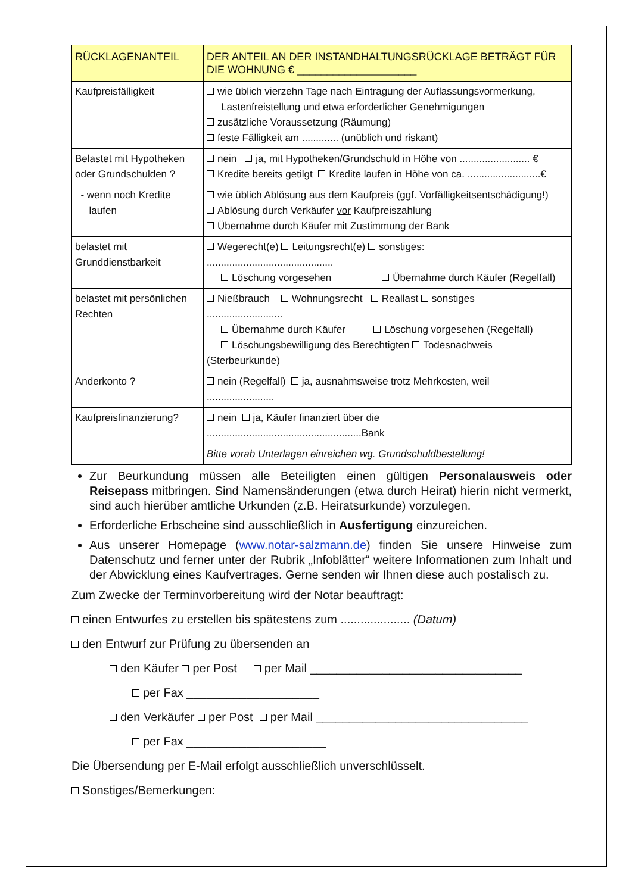| RÜCKLAGENANTEIL | DER ANTEIL AN DER INSTANDHALTUNGSRÜCKLAGE BETRÄGT FÜR DIE WOHNUNG € ____________________ |
| Kaufpreisfälligkeit | wie üblich vierzehn Tage nach Eintragung der Auflassungsvormerkung, Lastenfreistellung und etwa erforderlicher Genehmigungen zusätzliche Voraussetzung (Räumung) feste Fälligkeit am ............. (unüblich und riskant) |
| Belastet mit Hypotheken oder Grundschulden ? | nein ja, mit Hypotheken/Grundschuld in Höhe von ......................... € Kredite bereits getilgt Kredite laufen in Höhe von ca. ..........................€ |
| - wenn noch Kredite laufen | wie üblich Ablösung aus dem Kaufpreis (ggf. Vorfälligkeitsentschädigung!) Ablösung durch Verkäufer vor Kaufpreiszahlung Übernahme durch Käufer mit Zustimmung der Bank |
| belastet mit Grunddienstbarkeit | Wegerecht(e) Leitungsrecht(e) sonstiges: ............................................. Löschung vorgesehen Übernahme durch Käufer (Regelfall) |
| belastet mit persönlichen Rechten | Nießbrauch Wohnungsrecht Reallast sonstiges ........................... Übernahme durch Käufer Löschung vorgesehen (Regelfall) Löschungsbewilligung des Berechtigten Todesnachweis (Sterbeurkunde) |
| Anderkonto ? | nein (Regelfall) ja, ausnahmsweise trotz Mehrkosten, weil ........................ |
| Kaufpreisfinanzierung? | nein ja, Käufer finanziert über die .......................................................Bank |
| | Bitte vorab Unterlagen einreichen wg. Grundschuldbestellung! |
Zur Beurkundung müssen alle Beteiligten einen gültigen Personalausweis oder Reisepass mitbringen. Sind Namensänderungen (etwa durch Heirat) hierin nicht vermerkt, sind auch hierüber amtliche Urkunden (z.B. Heiratsurkunde) vorzulegen.
Erforderliche Erbscheine sind ausschließlich in Ausfertigung einzureichen.
Aus unserer Homepage (www.notar-salzmann.de) finden Sie unsere Hinweise zum Datenschutz und ferner unter der Rubrik „Infoblätter“ weitere Informationen zum Inhalt und der Abwicklung eines Kaufvertrages. Gerne senden wir Ihnen diese auch postalisch zu.
Zum Zwecke der Terminvorbereitung wird der Notar beauftragt:
einen Entwurfes zu erstellen bis spätestens zum ..................... (Datum)
den Entwurf zur Prüfung zu übersenden an
den Käufer per Post per Mail ________________________________
per Fax ____________________
den Verkäufer per Post per Mail ________________________________
per Fax _____________________
Die Übersendung per E-Mail erfolgt ausschließlich unverschlüsselt.
Sonstiges/Bemerkungen: